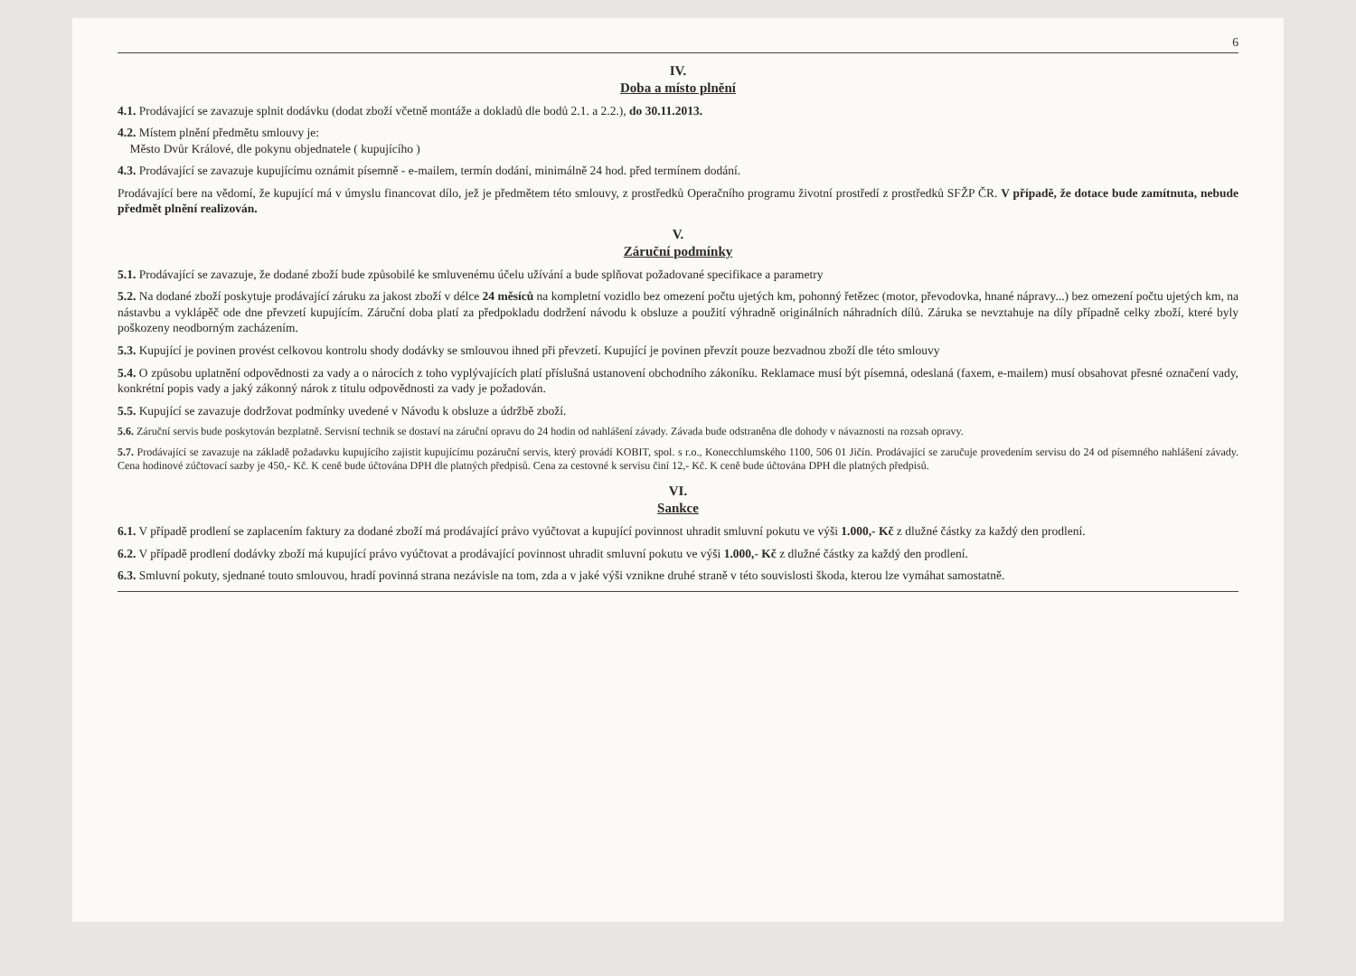6
IV.
Doba a místo plnění
4.1. Prodávající se zavazuje splnit dodávku (dodat zboží včetně montáže a dokladů dle bodů 2.1. a 2.2.), do 30.11.2013.
4.2. Místem plnění předmětu smlouvy je:
Město Dvůr Králové, dle pokynu objednatele ( kupujícího )
4.3. Prodávající se zavazuje kupujícímu oznámit písemně - e-mailem, termín dodání, minimálně 24 hod. před termínem dodání.
Prodávající bere na vědomí, že kupující má v úmyslu financovat dílo, jež je předmětem této smlouvy, z prostředků Operačního programu životní prostředí z prostředků SFŽP ČR. V případě, že dotace bude zamítnuta, nebude předmět plnění realizován.
V.
Záruční podmínky
5.1. Prodávající se zavazuje, že dodané zboží bude způsobilé ke smluvenému účelu užívání a bude splňovat požadované specifikace a parametry
5.2. Na dodané zboží poskytuje prodávající záruku za jakost zboží v délce 24 měsíců na kompletní vozidlo bez omezení počtu ujetých km, pohonný řetězec (motor, převodovka, hnané nápravy...) bez omezení počtu ujetých km, na nástavbu a vyklápěč ode dne převzetí kupujícím. Záruční doba platí za předpokladu dodržení návodu k obsluze a použití výhradně originálních náhradních dílů. Záruka se nevztahuje na díly případně celky zboží, které byly poškozeny neodborným zacházením.
5.3. Kupující je povinen provést celkovou kontrolu shody dodávky se smlouvou ihned při převzetí. Kupující je povinen převzít pouze bezvadnou zboží dle této smlouvy
5.4. O způsobu uplatnění odpovědnosti za vady a o nárocích z toho vyplývajících platí příslušná ustanovení obchodního zákoníku. Reklamace musí být písemná, odeslaná (faxem, e-mailem) musí obsahovat přesné označení vady, konkrétní popis vady a jaký zákonný nárok z titulu odpovědnosti za vady je požadován.
5.5. Kupující se zavazuje dodržovat podmínky uvedené v Návodu k obsluze a údržbě zboží.
5.6. Záruční servis bude poskytován bezplatně. Servisní technik se dostaví na záruční opravu do 24 hodin od nahlášení závady. Závada bude odstraněna dle dohody v návaznosti na rozsah opravy.
5.7. Prodávající se zavazuje na základě požadavku kupujícího zajistit kupujícímu pozáruční servis, který provádí KOBIT, spol. s r.o., Konecchlumského 1100, 506 01 Jičín. Prodávající se zaručuje provedením servisu do 24 od písemného nahlášení závady. Cena hodinové zúčtovací sazby je 450,- Kč. K ceně bude účtována DPH dle platných předpisů. Cena za cestovné k servisu činí 12,- Kč. K ceně bude účtována DPH dle platných předpisů.
VI.
Sankce
6.1. V případě prodlení se zaplacením faktury za dodané zboží má prodávající právo vyúčtovat a kupující povinnost uhradit smluvní pokutu ve výši 1.000,- Kč z dlužné částky za každý den prodlení.
6.2. V případě prodlení dodávky zboží má kupující právo vyúčtovat a prodávající povinnost uhradit smluvní pokutu ve výši 1.000,- Kč z dlužné částky za každý den prodlení.
6.3. Smluvní pokuty, sjednané touto smlouvou, hradí povinná strana nezávisle na tom, zda a v jaké výši vznikne druhé straně v této souvislosti škoda, kterou lze vymáhat samostatně.